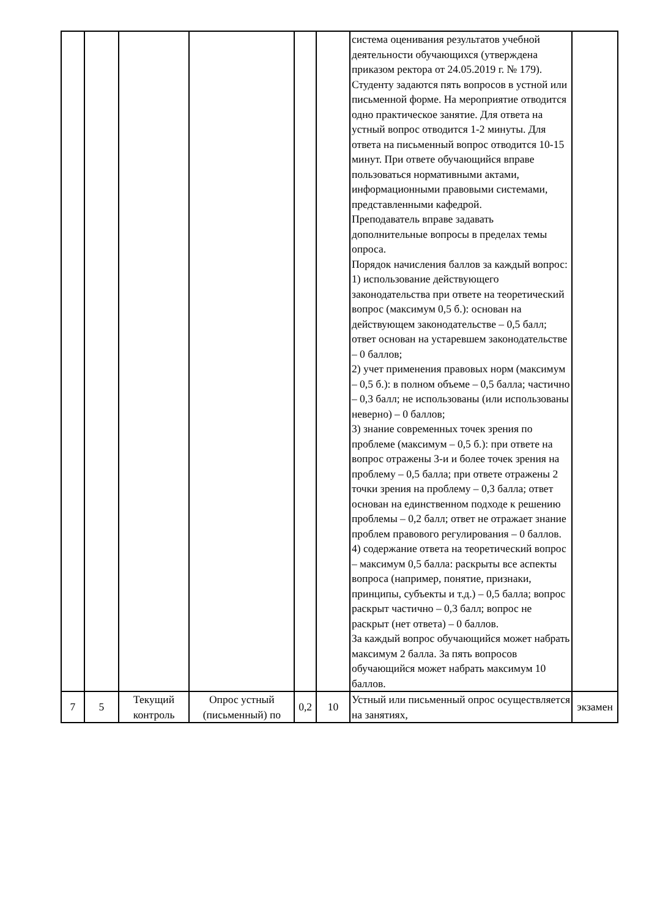| | | | | | | система оценивания результатов учебной деятельности обучающихся (утверждена приказом ректора от 24.05.2019 г. № 179). Студенту задаются пять вопросов в устной или письменной форме. На мероприятие отводится одно практическое занятие. Для ответа на устный вопрос отводится 1-2 минуты. Для ответа на письменный вопрос отводится 10-15 минут. При ответе обучающийся вправе пользоваться нормативными актами, информационными правовыми системами, представленными кафедрой. Преподаватель вправе задавать дополнительные вопросы в пределах темы опроса. Порядок начисления баллов за каждый вопрос: 1) использование действующего законодательства при ответе на теоретический вопрос (максимум 0,5 б.): основан на действующем законодательстве – 0,5 балл; ответ основан на устаревшем законодательстве – 0 баллов; 2) учет применения правовых норм (максимум – 0,5 б.): в полном объеме – 0,5 балла; частично – 0,3 балл; не использованы (или использованы неверно) – 0 баллов; 3) знание современных точек зрения по проблеме (максимум – 0,5 б.): при ответе на вопрос отражены 3-и и более точек зрения на проблему – 0,5 балла; при ответе отражены 2 точки зрения на проблему – 0,3 балла; ответ основан на единственном подходе к решению проблемы – 0,2 балл; ответ не отражает знание проблем правового регулирования – 0 баллов. 4) содержание ответа на теоретический вопрос – максимум 0,5 балла: раскрыты все аспекты вопроса (например, понятие, признаки, принципы, субъекты и т.д.) – 0,5 балла; вопрос раскрыт частично – 0,3 балл; вопрос не раскрыт (нет ответа) – 0 баллов. За каждый вопрос обучающийся может набрать максимум 2 балла. За пять вопросов обучающийся может набрать максимум 10 баллов. | |
| 7 | 5 | Текущий контроль | Опрос устный (письменный) по | 0,2 | 10 | Устный или письменный опрос осуществляется на занятиях, | экзамен |